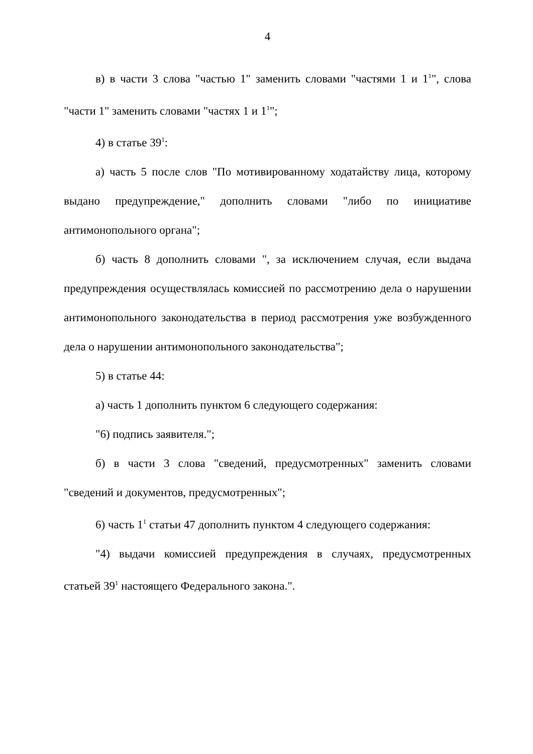4
в) в части 3 слова "частью 1" заменить словами "частями 1 и 1<sup>1</sup>", слова "части 1" заменить словами "частях 1 и 1<sup>1</sup>";
4) в статье 39<sup>1</sup>:
а) часть 5 после слов "По мотивированному ходатайству лица, которому выдано предупреждение," дополнить словами "либо по инициативе антимонопольного органа";
б) часть 8 дополнить словами ", за исключением случая, если выдача предупреждения осуществлялась комиссией по рассмотрению дела о нарушении антимонопольного законодательства в период рассмотрения уже возбужденного дела о нарушении антимонопольного законодательства";
5) в статье 44:
а) часть 1 дополнить пунктом 6 следующего содержания:
"6) подпись заявителя.";
б) в части 3 слова "сведений, предусмотренных" заменить словами "сведений и документов, предусмотренных";
6) часть 1<sup>1</sup> статьи 47 дополнить пунктом 4 следующего содержания:
"4) выдачи комиссией предупреждения в случаях, предусмотренных статьей 39<sup>1</sup> настоящего Федерального закона.".